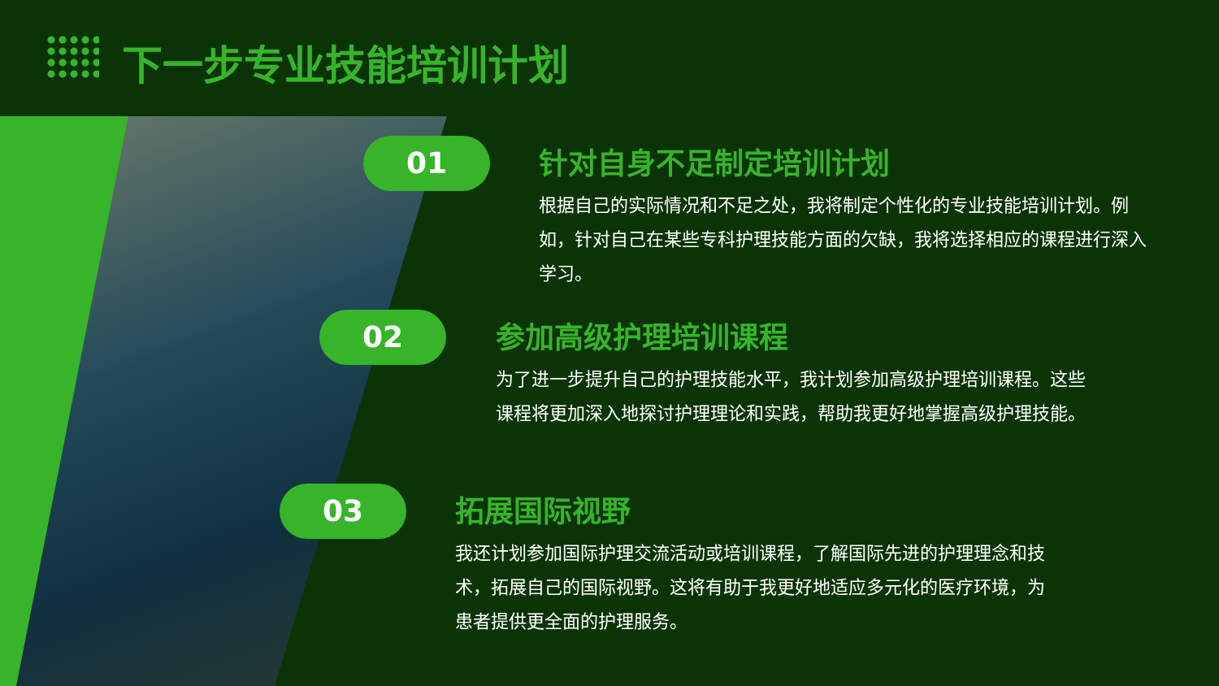下一步专业技能培训计划
01
针对自身不足制定培训计划
根据自己的实际情况和不足之处，我将制定个性化的专业技能培训计划。例如，针对自己在某些专科护理技能方面的欠缺，我将选择相应的课程进行深入学习。
02
参加高级护理培训课程
为了进一步提升自己的护理技能水平，我计划参加高级护理培训课程。这些课程将更加深入地探讨护理理论和实践，帮助我更好地掌握高级护理技能。
03
拓展国际视野
我还计划参加国际护理交流活动或培训课程，了解国际先进的护理理念和技术，拓展自己的国际视野。这将有助于我更好地适应多元化的医疗环境，为患者提供更全面的护理服务。